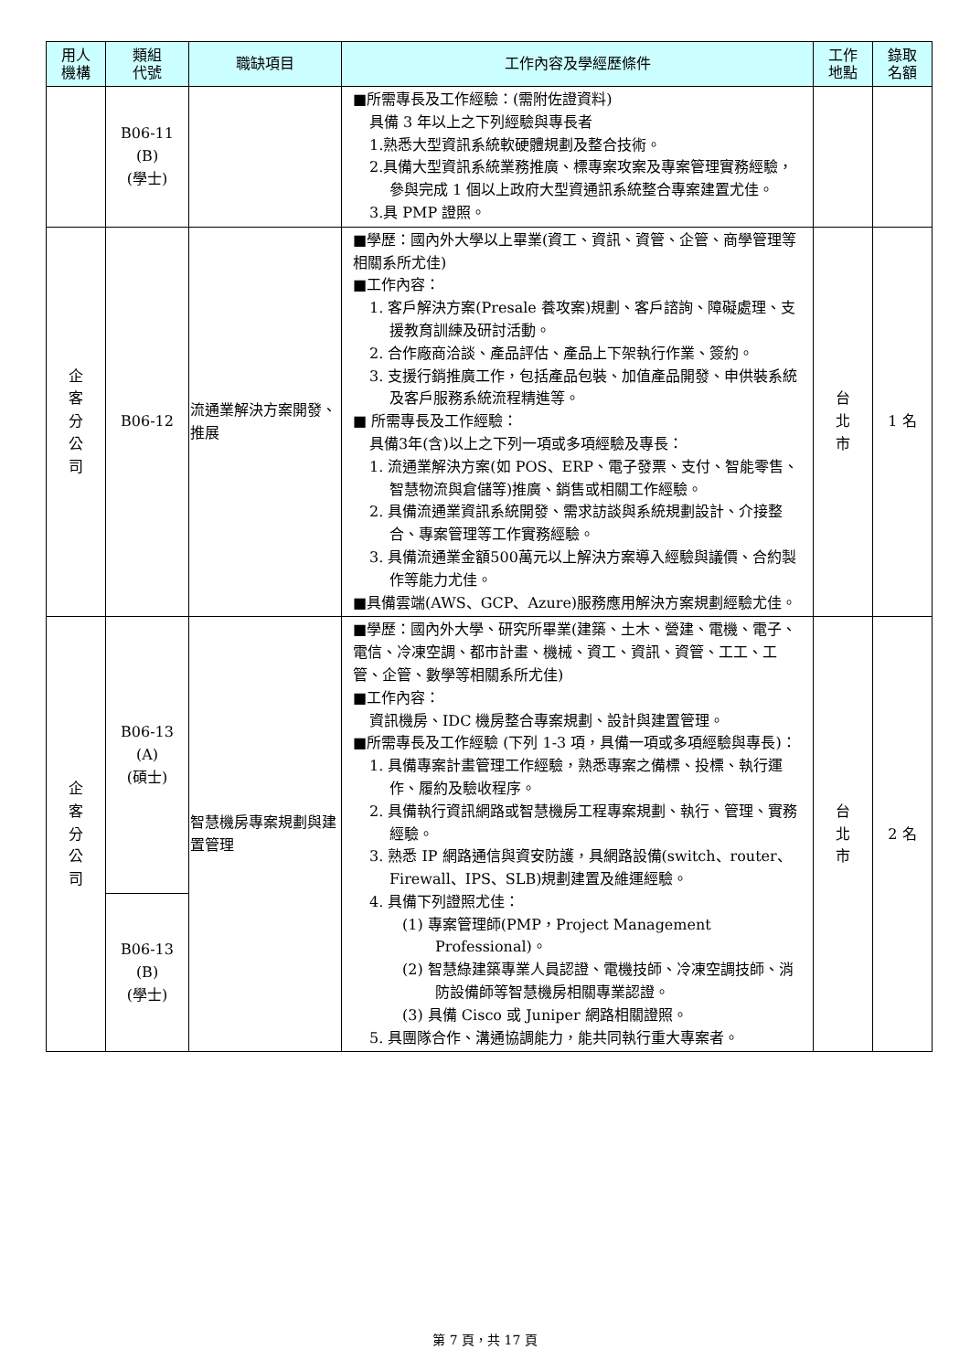| 用人 機構 | 類組 代號 | 職缺項目 | 工作內容及學經歷條件 | 工作 地點 | 錄取 名額 |
| --- | --- | --- | --- | --- | --- |
| | B06-11 (B) (學士) | | ■所需專長及工作經驗：(需附佐證資料) 具備 3 年以上之下列經驗與專長者 1.熟悉大型資訊系統軟硬體規劃及整合技術。 2.具備大型資訊系統業務推廣、標專案攻案及專案管理實務經驗，參與完成 1 個以上政府大型資通訊系統整合專案建置尤佳。 3.具 PMP 證照。 | | |
| 企 客 分 公 司 | B06-12 | 流通業解決方案開發、推展 | ■學歷：國內外大學以上畢業(資工、資訊、資管、企管、商學管理等相關系所尤佳) ■工作內容： 1. 客戶解決方案(Presale 養攻案)規劃、客戶諮詢、障礙處理、支援教育訓練及研討活動。 2. 合作廠商洽談、產品評估、產品上下架執行作業、簽約。 3. 支援行銷推廣工作，包括產品包裝、加值產品開發、申供裝系統及客戶服務系統流程精進等。 ■ 所需專長及工作經驗： 具備3年(含)以上之下列一項或多項經驗及專長： 1. 流通業解決方案(如 POS、ERP、電子發票、支付、智能零售、智慧物流與倉儲等)推廣、銷售或相關工作經驗。 2. 具備流通業資訊系統開發、需求訪談與系統規劃設計、介接整合、專案管理等工作實務經驗。 3. 具備流通業金額500萬元以上解決方案導入經驗與議價、合約製作等能力尤佳。 ■具備雲端(AWS、GCP、Azure)服務應用解決方案規劃經驗尤佳。 | 台 北 市 | 1 名 |
| 企 客 分 公 司 | B06-13 (A) (碩士) | 智慧機房專案規劃與建置管理 | ■學歷：國內外大學、研究所畢業(建築、土木、營建、電機、電子、電信、冷凍空調、都市計畫、機械、資工、資訊、資管、工工、工管、企管、數學等相關系所尤佳) ■工作內容： 資訊機房、IDC 機房整合專案規劃、設計與建置管理。 ■所需專長及工作經驗 (下列 1-3 項，具備一項或多項經驗與專長)： 1. 具備專案計畫管理工作經驗，熟悉專案之備標、投標、執行運作、履約及驗收程序。 2. 具備執行資訊網路或智慧機房工程專案規劃、執行、管理、實務經驗。 3. 熟悉 IP 網路通信與資安防護，具網路設備(switch、router、Firewall、IPS、SLB)規劃建置及維運經驗。 4. 具備下列證照尤佳： (1) 專案管理師(PMP，Project Management Professional)。 (2) 智慧綠建築專業人員認證、電機技師、冷凍空調技師、消防設備師等智慧機房相關專業認證。 (3) 具備 Cisco 或 Juniper 網路相關證照。 5. 具團隊合作、溝通協調能力，能共同執行重大專案者。 | 台 北 市 | 2 名 |
| | B06-13 (B) (學士) | | | | |
第 7 頁，共 17 頁